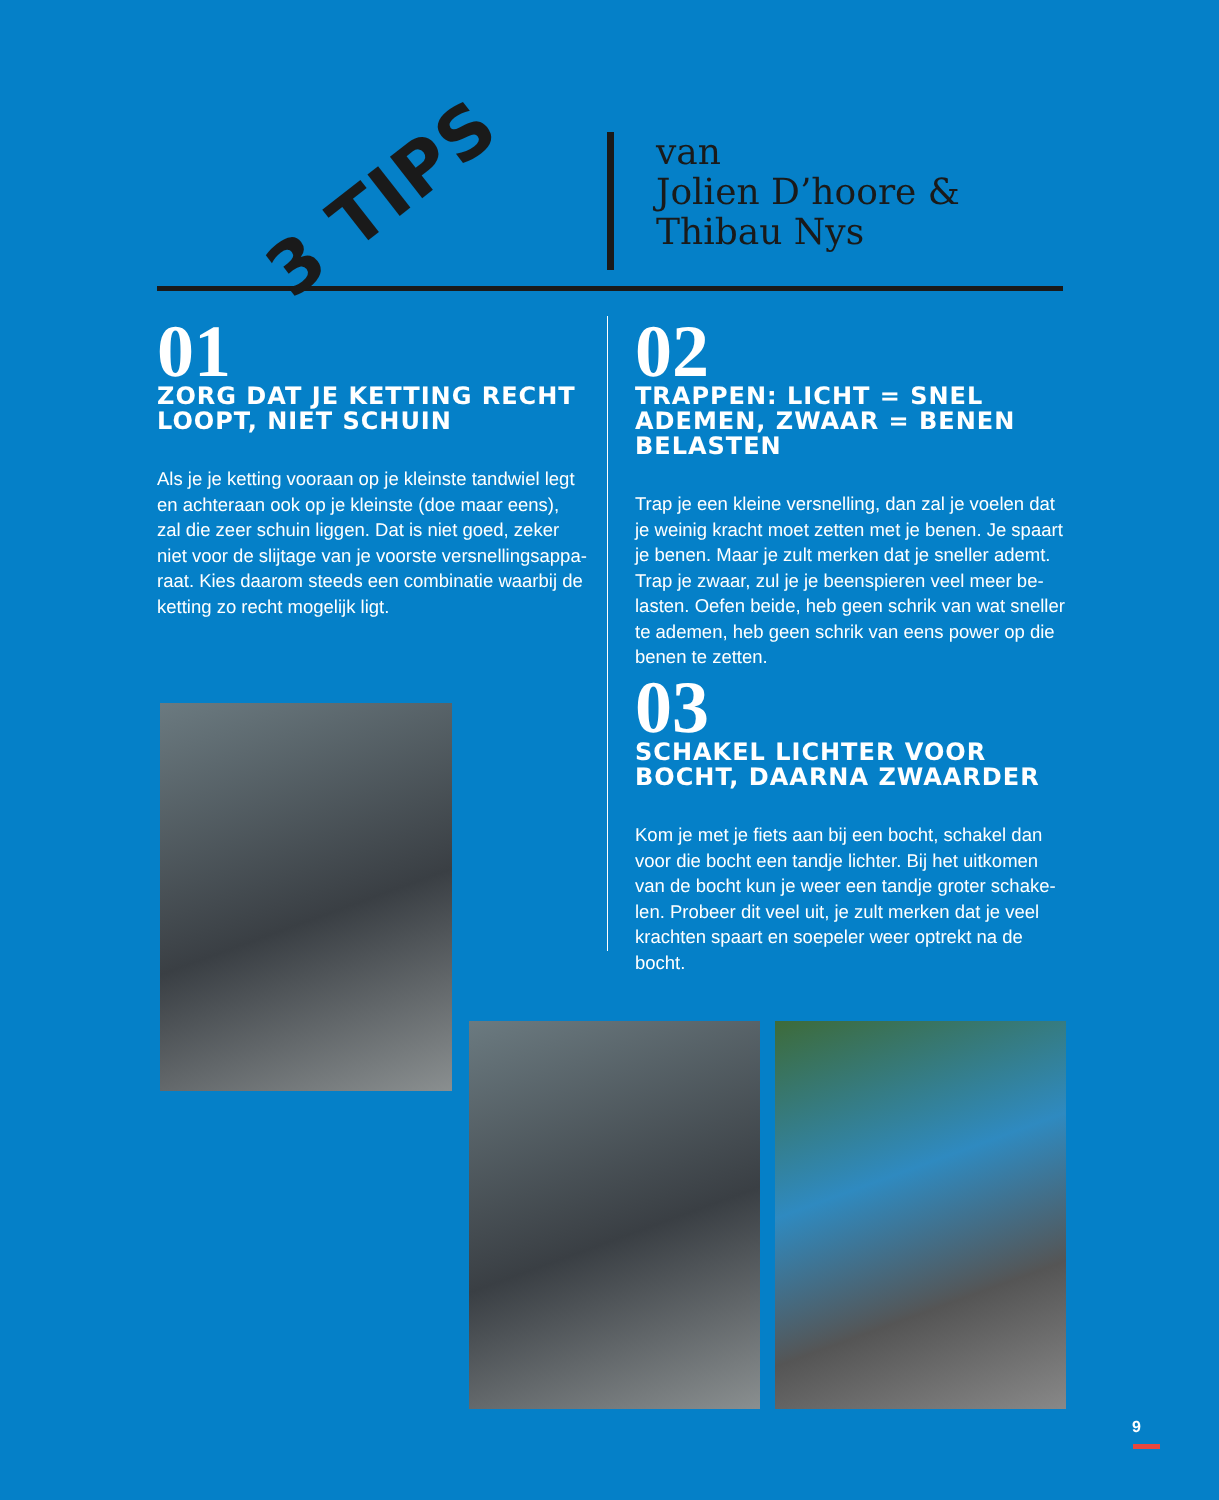3 TIPS
van
Jolien D’hoore &
Thibau Nys
01
ZORG DAT JE KETTING RECHT LOOPT, NIET SCHUIN
Als je je ketting vooraan op je kleinste tandwiel legt en achteraan ook op je kleinste (doe maar eens), zal die zeer schuin liggen. Dat is niet goed, zeker niet voor de slijtage van je voorste versnellingsappa-raat. Kies daarom steeds een combinatie waarbij de ketting zo recht mogelijk ligt.
02
TRAPPEN: LICHT = SNEL ADEMEN, ZWAAR = BENEN BELASTEN
Trap je een kleine versnelling, dan zal je voelen dat je weinig kracht moet zetten met je benen. Je spaart je benen. Maar je zult merken dat je sneller ademt. Trap je zwaar, zul je je beenspieren veel meer be-lasten. Oefen beide, heb geen schrik van wat sneller te ademen, heb geen schrik van eens power op die benen te zetten.
03
SCHAKEL LICHTER VOOR BOCHT, DAARNA ZWAARDER
Kom je met je fiets aan bij een bocht, schakel dan voor die bocht een tandje lichter. Bij het uitkomen van de bocht kun je weer een tandje groter schake-len. Probeer dit veel uit, je zult merken dat je veel krachten spaart en soepeler weer optrekt na de bocht.
9